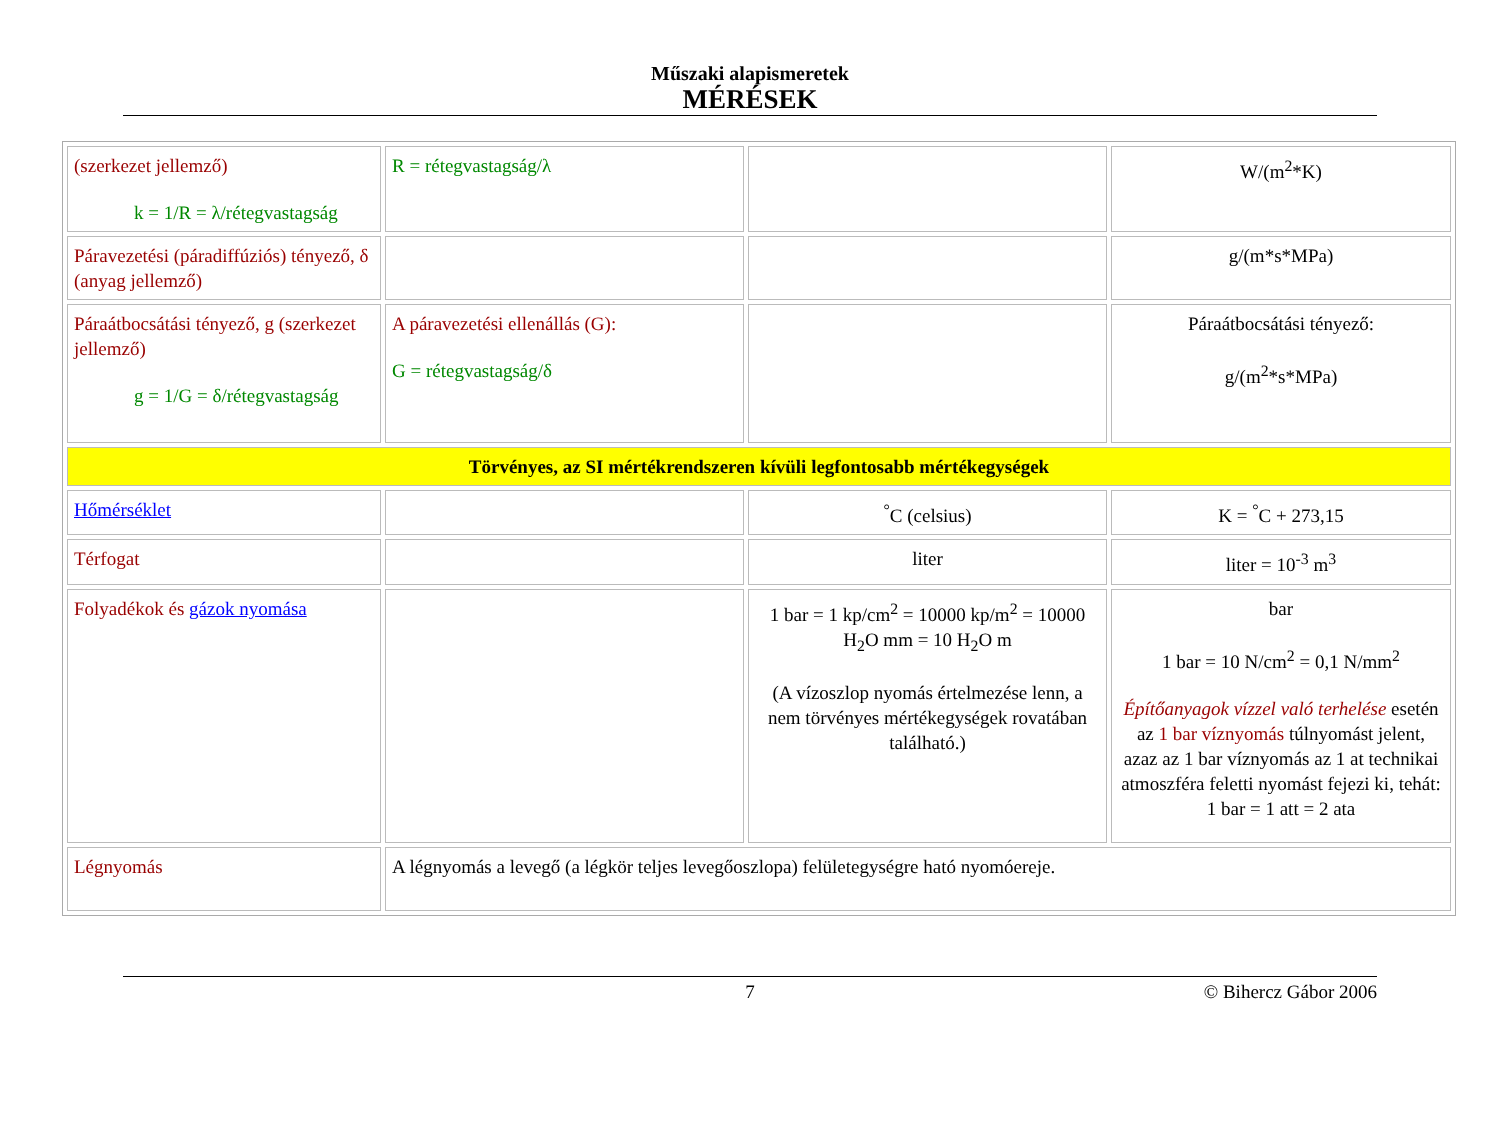Műszaki alapismeretek
MÉRÉSEK
| (szerkezet jellemző) k = 1/R = λ/rétegvastagság | R = rétegvastagság/λ | | W/(m<sup>2</sup>*K) |
| Páravezetési (páradiffúziós) tényező, δ (anyag jellemző) | | | g/(m*s*MPa) |
| Páraátbocsátási tényező, g (szerkezet jellemző) g = 1/G = δ/rétegvastagság | A páravezetési ellenállás (G): G = rétegvastagság/δ | | Páraátbocsátási tényező: g/(m<sup>2</sup>*s*MPa) |
| Törvényes, az SI mértékrendszeren kívüli legfontosabb mértékegységek | | | |
| Hőmérséklet | | <sup>°</sup>C (celsius) | K = <sup>°</sup>C + 273,15 |
| Térfogat | | liter | liter = 10<sup>-3</sup> m<sup>3</sup> |
| Folyadékok és gázok nyomása | | 1 bar = 1 kp/cm<sup>2</sup> = 10000 kp/m<sup>2</sup> = 10000 H<sub>2</sub>O mm = 10 H<sub>2</sub>O m (A vízoszlop nyomás értelmezése lenn, a nem törvényes mértékegységek rovatában található.) | bar 1 bar = 10 N/cm<sup>2</sup> = 0,1 N/mm<sup>2</sup> Építőanyagok vízzel való terhelése esetén az 1 bar víznyomás túlnyomást jelent, azaz az 1 bar víznyomás az 1 at technikai atmoszféra feletti nyomást fejezi ki, tehát: 1 bar = 1 att = 2 ata |
| Légnyomás | A légnyomás a levegő (a légkör teljes levegőoszlopa) felületegységre ható nyomóereje. | | |
7 © Bihercz Gábor 2006